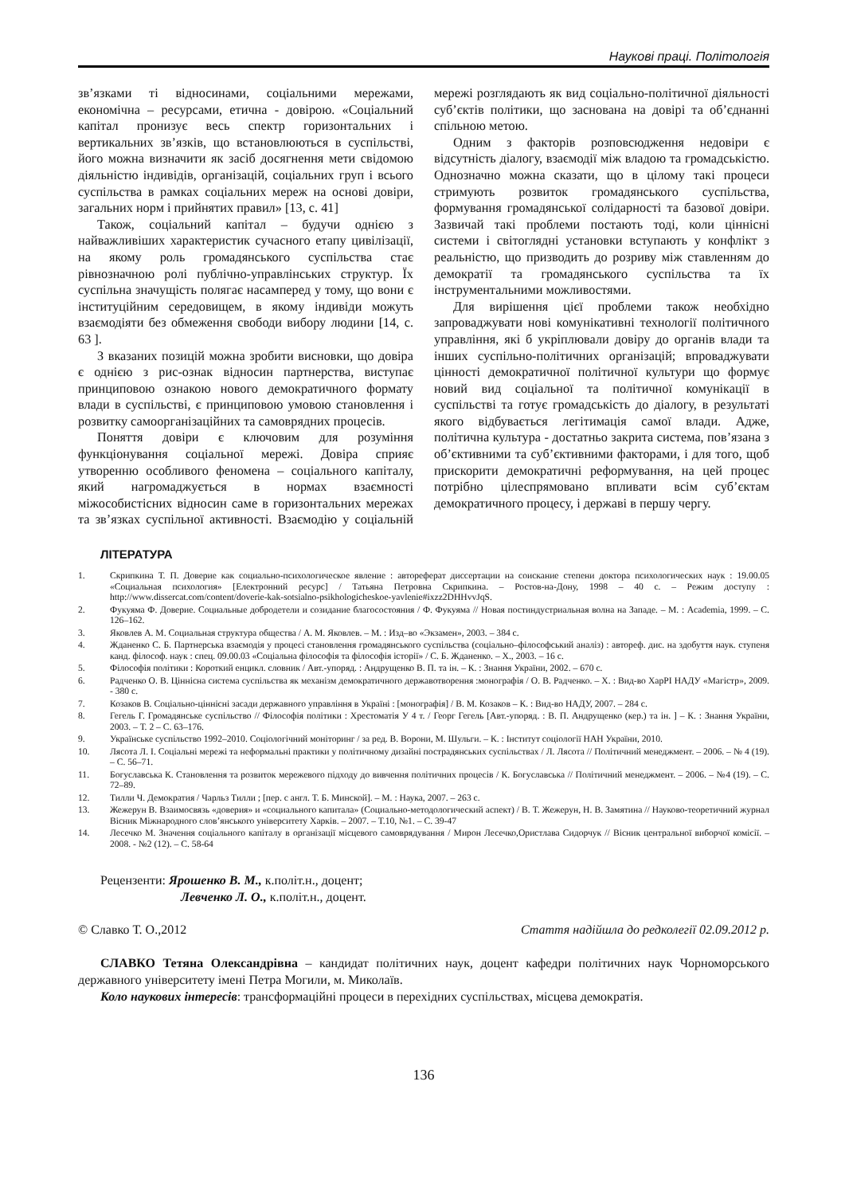Наукові праці. Політологія
зв’язками ті відносинами, соціальними мережами, економічна – ресурсами, етична - довірою. «Соціальний капітал пронизує весь спектр горизонтальних і вертикальних зв’язків, що встановлюються в суспільстві, його можна визначити як засіб досягнення мети свідомою діяльністю індивідів, організацій, соціальних груп і всього суспільства в рамках соціальних мереж на основі довіри, загальних норм і прийнятих правил» [13, с. 41]
Також, соціальний капітал – будучи однією з найважливіших характеристик сучасного етапу цивілізації, на якому роль громадянського суспільства стає рівнозначною ролі публічно-управлінських структур. Їх суспільна значущість полягає насамперед у тому, що вони є інституційним середовищем, в якому індивіди можуть взаємодіяти без обмеження свободи вибору людини [14, с. 63 ].
З вказаних позицій можна зробити висновки, що довіра є однією з рис-ознак відносин партнерства, виступає принциповою ознакою нового демократичного формату влади в суспільстві, є принциповою умовою становлення і розвитку самоорганізаційних та самоврядних процесів.
Поняття довіри є ключовим для розуміння функціонування соціальної мережі. Довіра сприяє утворенню особливого феномена – соціального капіталу, який нагромаджується в нормах взаємності міжособистісних відносин саме в горизонтальних мережах та зв’язках суспільної активності. Взаємодію у соціальній мережі розглядають як вид соціально-політичної діяльності суб’єктів політики, що заснована на довірі та об’єднанні спільною метою.
Одним з факторів розповсюдження недовіри є відсутність діалогу, взаємодії між владою та громадськістю. Однозначно можна сказати, що в цілому такі процеси стримують розвиток громадянського суспільства, формування громадянської солідарності та базової довіри. Зазвичай такі проблеми постають тоді, коли ціннісні системи і світоглядні установки вступають у конфлікт з реальністю, що призводить до розриву між ставленням до демократії та громадянського суспільства та їх інструментальними можливостями.
Для вирішення цієї проблеми також необхідно запроваджувати нові комунікативні технології політичного управління, які б укріплювали довіру до органів влади та інших суспільно-політичних організацій; впроваджувати цінності демократичної політичної культури що формує новий вид соціальної та політичної комунікації в суспільстві та готує громадськість до діалогу, в результаті якого відбувається легітимація самої влади. Адже, політична культура - достатньо закрита система, пов’язана з об’єктивними та суб’єктивними факторами, і для того, щоб прискорити демократичні реформування, на цей процес потрібно цілеспрямовано впливати всім суб’єктам демократичного процесу, і державі в першу чергу.
ЛІТЕРАТУРА
1. Скрипкина Т. П. Доверие как социально-психологическое явление : автореферат диссертации на соискание степени доктора психологических наук : 19.00.05 «Социальная психология» [Електронний ресурс] / Татьяна Петровна Скрипкина. – Ростов-на-Дону, 1998 – 40 с. – Режим доступу : http://www.dissercat.com/content/doverie-kak-sotsialno-psikhologicheskoe-yavlenie#ixzz2DHHvvJqS.
2. Фукуяма Ф. Доверие. Социальные добродетели и созидание благосостояния / Ф. Фукуяма // Новая постиндустриальная волна на Западе. – М. : Academia, 1999. – С. 126–162.
3. Яковлев А. М. Социальная структура общества / А. М. Яковлев. – М. : Изд–во «Экзамен», 2003. – 384 с.
4. Жданенко С. Б. Партнерська взаємодія у процесі становлення громадянського суспільства (соціально–філософський аналіз) : автореф. дис. на здобуття наук. ступеня канд. філософ. наук : спец. 09.00.03 «Соціальна філософія та філософія історії» / С. Б. Жданенко. – Х., 2003. – 16 с.
5. Філософія політики : Короткий енцикл. словник / Авт.-упоряд. : Андрущенко В. П. та ін. – К. : Знання України, 2002. – 670 с.
6. Радченко О. В. Ціннісна система суспільства як механізм демократичного державотворення :монографія / О. В. Радченко. – Х. : Вид-во ХарРІ НАДУ «Магістр», 2009. - 380 с.
7. Козаков В. Соціально-ціннісні засади державного управління в Україні : [монографія] / В. М. Козаков – К. : Вид-во НАДУ, 2007. – 284 с.
8. Гегель Г. Громадянське суспільство // Філософія політики : Хрестоматія У 4 т. / Георг Гегель [Авт.-упоряд. : В. П. Андрущенко (кер.) та ін. ] – К. : Знання України, 2003. – Т. 2 – С. 63–176.
9. Українське суспільство 1992–2010. Соціологічний моніторинг / за ред. В. Ворони, М. Шульги. – К. : Інститут соціології НАН України, 2010.
10. Лясота Л. І. Соціальні мережі та неформальні практики у політичному дизайні пострадянських суспільствах / Л. Лясота // Політичний менеджмент. – 2006. – № 4 (19). – С. 56–71.
11. Богуславська К. Становлення та розвиток мережевого підходу до вивчення політичних процесів / К. Богуславська // Політичний менеджмент. – 2006. – №4 (19). – С. 72–89.
12. Тилли Ч. Демократия / Чарльз Тилли ; [пер. с англ. Т. Б. Минской]. – М. : Наука, 2007. – 263 с.
13. Жежерун В. Взаимосвязь «доверия» и «социального капитала» (Социально-методологический аспект) / В. Т. Жежерун, Н. В. Замятина // Науково-теоретичний журнал Вісник Міжнародного слов’янського університету Харків. – 2007. – Т.10, №1. – С. 39-47
14. Лесечко М. Значення соціального капіталу в організації місцевого самоврядування / Мирон Лесечко,Ористлава Сидорчук // Вісник центральної виборчої комісії. – 2008. - №2 (12). – С. 58-64
Рецензенти: Ярошенко В. М., к.політ.н., доцент;
Левченко Л. О., к.політ.н., доцент.
© Славко Т. О.,2012 Стаття надійшла до редколегії 02.09.2012 р.
СЛАВКО Тетяна Олександрівна – кандидат політичних наук, доцент кафедри політичних наук Чорноморського державного університету імені Петра Могили, м. Миколаїв.
Коло наукових інтересів: трансформаційні процеси в перехідних суспільствах, місцева демократія.
136